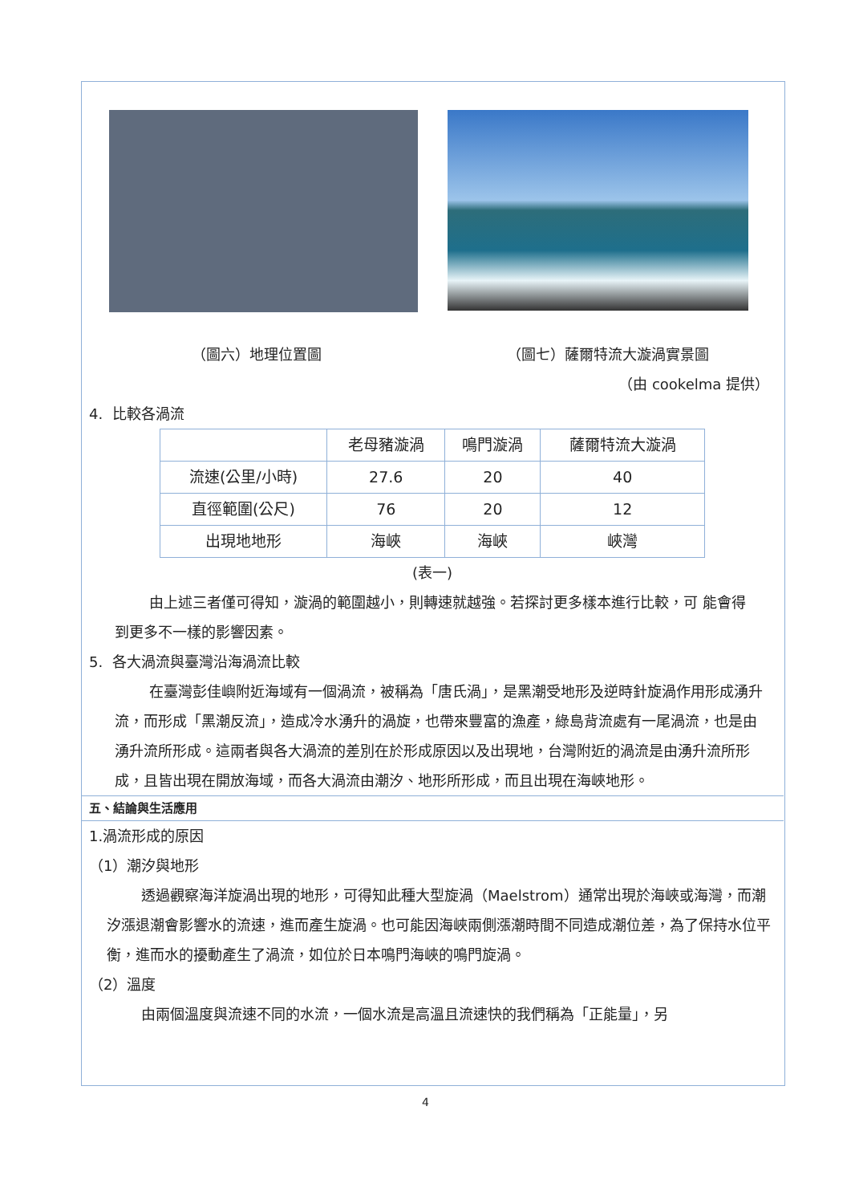（圖六）地理位置圖 （圖七）薩爾特流大漩渦實景圖
（由 cookelma 提供）
4. 比較各渦流
| | 老母豬漩渦 | 鳴門漩渦 | 薩爾特流大漩渦 |
| 流速(公里/小時) | 27.6 | 20 | 40 |
| 直徑範圍(公尺) | 76 | 20 | 12 |
| 出現地地形 | 海峽 | 海峽 | 峽灣 |
(表一)
由上述三者僅可得知，漩渦的範圍越小，則轉速就越強。若探討更多樣本進行比較，可 能會得到更多不一樣的影響因素。
5. 各大渦流與臺灣沿海渦流比較
在臺灣彭佳嶼附近海域有一個渦流，被稱為「唐氏渦」，是黑潮受地形及逆時針旋渦作用形成湧升流，而形成「黑潮反流」，造成冷水湧升的渦旋，也帶來豐富的漁產，綠島背流處有一尾渦流，也是由湧升流所形成。這兩者與各大渦流的差別在於形成原因以及出現地，台灣附近的渦流是由湧升流所形成，且皆出現在開放海域，而各大渦流由潮汐、地形所形成，而且出現在海峽地形。
五、結論與生活應用
1.渦流形成的原因
（1）潮汐與地形
透過觀察海洋旋渦出現的地形，可得知此種大型旋渦（Maelstrom）通常出現於海峽或海灣，而潮汐漲退潮會影響水的流速，進而產生旋渦。也可能因海峽兩側漲潮時間不同造成潮位差，為了保持水位平衡，進而水的擾動產生了渦流，如位於日本鳴門海峽的鳴門旋渦。
（2）溫度
由兩個溫度與流速不同的水流，一個水流是高溫且流速快的我們稱為「正能量」，另
4